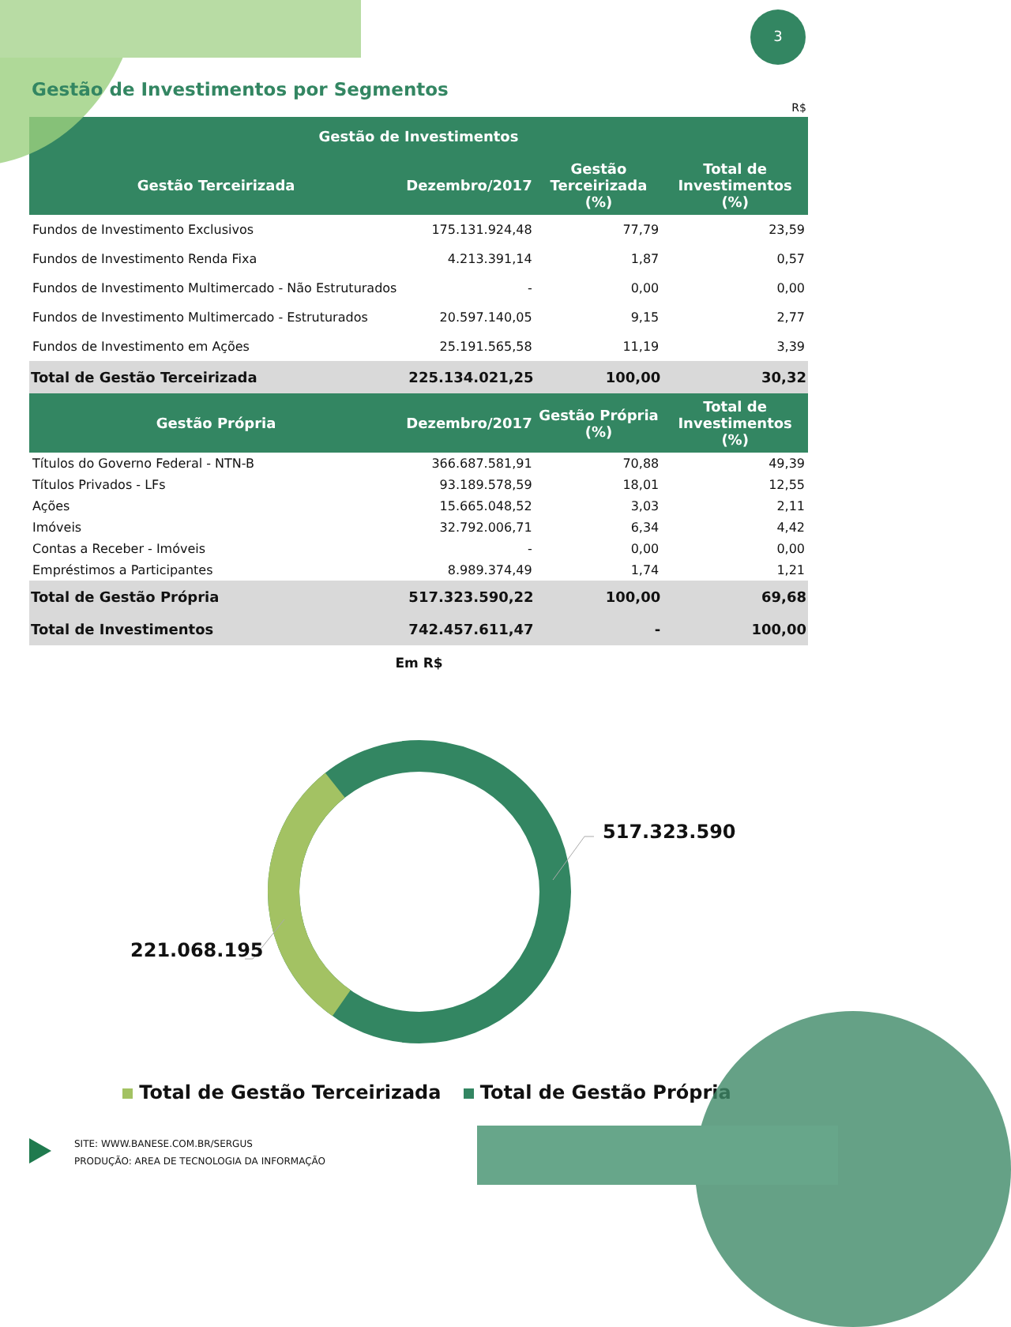3
Gestão de Investimentos por Segmentos
R$
| Gestão de Investimentos | | | |
| --- | --- | --- | --- |
| Gestão Terceirizada | Dezembro/2017 | Gestão Terceirizada (%) | Total de Investimentos (%) |
| Fundos de Investimento Exclusivos | 175.131.924,48 | 77,79 | 23,59 |
| Fundos de Investimento Renda Fixa | 4.213.391,14 | 1,87 | 0,57 |
| Fundos de Investimento Multimercado - Não Estruturados | - | 0,00 | 0,00 |
| Fundos de Investimento Multimercado - Estruturados | 20.597.140,05 | 9,15 | 2,77 |
| Fundos de Investimento em Ações | 25.191.565,58 | 11,19 | 3,39 |
| Total de Gestão Terceirizada | 225.134.021,25 | 100,00 | 30,32 |
| Gestão Própria | Dezembro/2017 | Gestão Própria (%) | Total de Investimentos (%) |
| Títulos do Governo Federal - NTN-B | 366.687.581,91 | 70,88 | 49,39 |
| Títulos Privados - LFs | 93.189.578,59 | 18,01 | 12,55 |
| Ações | 15.665.048,52 | 3,03 | 2,11 |
| Imóveis | 32.792.006,71 | 6,34 | 4,42 |
| Contas a Receber - Imóveis | - | 0,00 | 0,00 |
| Empréstimos a Participantes | 8.989.374,49 | 1,74 | 1,21 |
| Total de Gestão Própria | 517.323.590,22 | 100,00 | 69,68 |
| Total de Investimentos | 742.457.611,47 | - | 100,00 |
Em R$
517.323.590
221.068.195
Total de Gestão Terceirizada Total de Gestão Própria
SITE: WWW.BANESE.COM.BR/SERGUS
PRODUÇÃO: AREA DE TECNOLOGIA DA INFORMAÇÃO